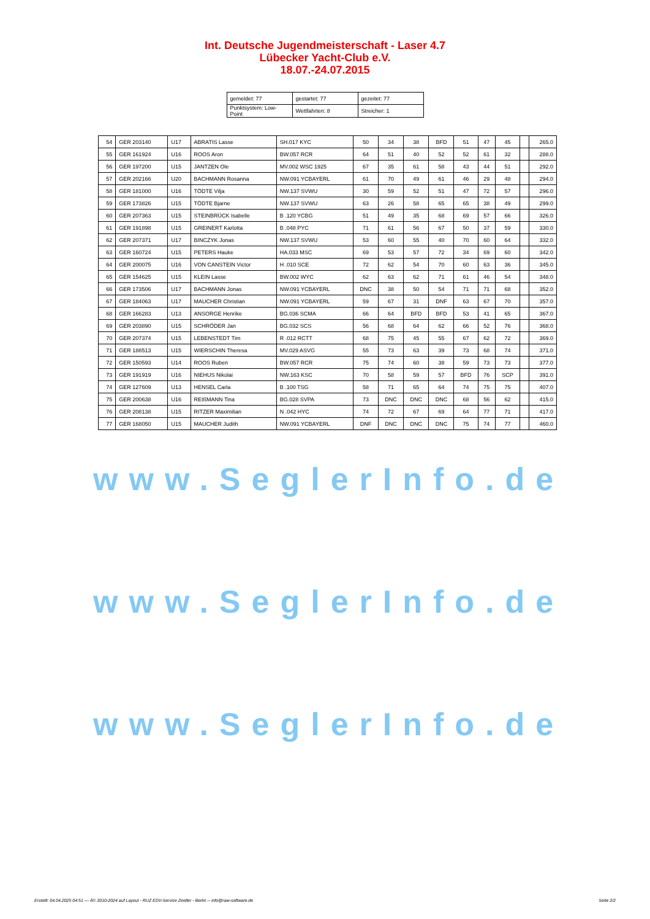Int. Deutsche Jugendmeisterschaft - Laser 4.7
Lübecker Yacht-Club e.V.
18.07.-24.07.2015
| gemeldet: 77 | gestartet: 77 | gezeitet: 77 |
| Punktsystem: Low-Point | Wettfahrten: 8 | Streicher: 1 |
| 54 | GER 203140 | U17 | ABRATIS Lasse | SH.017 KYC | 50 | 34 | 38 | BFD | 51 | 47 | 45 | | 265.0 |
| 55 | GER 161924 | U16 | ROOS Aron | BW.057 RCR | 64 | 51 | 40 | 52 | 52 | 61 | 32 | | 288.0 |
| 56 | GER 197200 | U15 | JANTZEN Ole | MV.002 WSC 1925 | 67 | 35 | 61 | 58 | 43 | 44 | 51 | | 292.0 |
| 57 | GER 202166 | U20 | BACHMANN Rosanna | NW.091 YCBAYERL | 61 | 70 | 49 | 61 | 46 | 29 | 48 | | 294.0 |
| 58 | GER 181000 | U16 | TÖDTE Vilja | NW.137 SVWU | 30 | 59 | 52 | 51 | 47 | 72 | 57 | | 296.0 |
| 59 | GER 173826 | U15 | TÖDTE Bjarne | NW.137 SVWU | 63 | 26 | 58 | 65 | 65 | 38 | 49 | | 299.0 |
| 60 | GER 207363 | U15 | STEINBRÜCK Isabelle | B .120 YCBG | 51 | 49 | 35 | 68 | 69 | 57 | 66 | | 326.0 |
| 61 | GER 191898 | U15 | GREINERT Karlotta | B .048 PYC | 71 | 61 | 56 | 67 | 50 | 37 | 59 | | 330.0 |
| 62 | GER 207371 | U17 | BINCZYK Jonas | NW.137 SVWU | 53 | 60 | 55 | 40 | 70 | 60 | 64 | | 332.0 |
| 63 | GER 160724 | U15 | PETERS Hauke | HA.033 MSC | 69 | 53 | 57 | 72 | 34 | 69 | 60 | | 342.0 |
| 64 | GER 200075 | U16 | VON CANSTEIN Victor | H .010 SCE | 72 | 62 | 54 | 70 | 60 | 63 | 36 | | 345.0 |
| 65 | GER 154625 | U15 | KLEIN Lasse | BW.002 WYC | 62 | 63 | 62 | 71 | 61 | 46 | 54 | | 348.0 |
| 66 | GER 173506 | U17 | BACHMANN Jonas | NW.091 YCBAYERL | DNC | 38 | 50 | 54 | 71 | 71 | 68 | | 352.0 |
| 67 | GER 184063 | U17 | MAUCHER Christian | NW.091 YCBAYERL | 59 | 67 | 31 | DNF | 63 | 67 | 70 | | 357.0 |
| 68 | GER 166283 | U13 | ANSORGE Henrike | BG.036 SCMA | 66 | 64 | BFD | BFD | 53 | 41 | 65 | | 367.0 |
| 69 | GER 203890 | U15 | SCHRÖDER Jan | BG.032 SCS | 56 | 68 | 64 | 62 | 66 | 52 | 76 | | 368.0 |
| 70 | GER 207374 | U15 | LEBENSTEDT Tim | R .012 RCTT | 68 | 75 | 45 | 55 | 67 | 62 | 72 | | 369.0 |
| 71 | GER 188513 | U15 | WIERSCHIN Theresa | MV.029 ASVG | 55 | 73 | 63 | 39 | 73 | 68 | 74 | | 371.0 |
| 72 | GER 150593 | U14 | ROOS Ruben | BW.057 RCR | 75 | 74 | 60 | 38 | 59 | 73 | 73 | | 377.0 |
| 73 | GER 191919 | U16 | NIEHUS Nikolai | NW.163 KSC | 70 | 58 | 59 | 57 | BFD | 76 | SCP | | 391.0 |
| 74 | GER 127609 | U13 | HENSEL Carla | B .100 TSG | 58 | 71 | 65 | 64 | 74 | 75 | 75 | | 407.0 |
| 75 | GER 200638 | U16 | REIßMANN Tina | BG.028 SVPA | 73 | DNC | DNC | DNC | 68 | 56 | 62 | | 415.0 |
| 76 | GER 208138 | U15 | RITZER Maximilian | N .042 HYC | 74 | 72 | 67 | 69 | 64 | 77 | 71 | | 417.0 |
| 77 | GER 168050 | U15 | MAUCHER Judith | NW.091 YCBAYERL | DNF | DNC | DNC | DNC | 75 | 74 | 77 | | 460.0 |
www.SeglerInfo.de
www.SeglerInfo.de
www.SeglerInfo.de
Erstellt: 04.04.2025 04:51 --- Â© 2010-2024 auf Layout - RUZ EDV-Service Zeidler - Berlin -- info@raw-software.de Seite 2/2